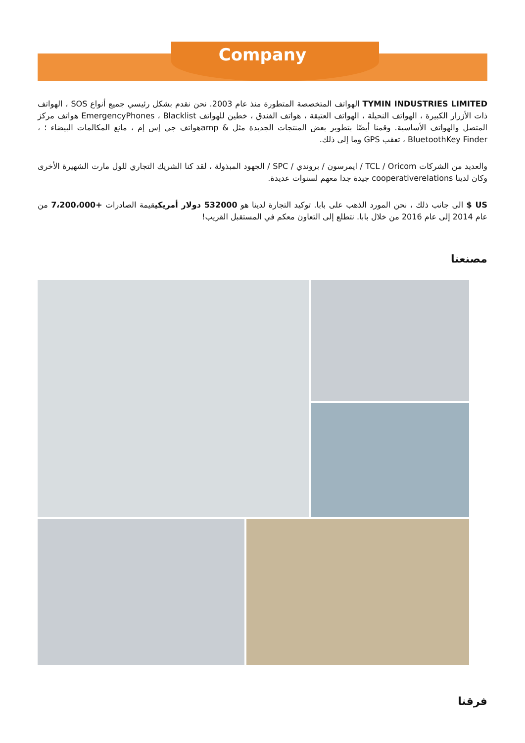Company
TYMIN INDUSTRIES LIMITED الهواتف المتخصصة المتطورة منذ عام 2003. نحن نقدم بشكل رئيسي جميع أنواع SOS ، الهواتف ذات الأزرار الكبيرة ، الهواتف النحيلة ، الهواتف العتيقة ، هواتف الفندق ، خطين للهواتف EmergencyPhones ، Blacklist هواتف مركز المتصل والهواتف الأساسية. وقمنا أيضًا بتطوير بعض المنتجات الجديدة مثل & ampهواتف جي إس إم ، مانع المكالمات البيضاء ؛ ، BluetoothKey Finder ، تعقب GPS وما إلى ذلك.
والعديد من الشركات TCL / Oricom / ايمرسون / بروندي / SPC / الجهود المبذولة ، لقد كنا الشريك التجاري للول مارت الشهيرة الأخرى وكان لدينا cooperativerelations جيدة جدا معهم لسنوات عديدة.
US $ الى جانب ذلك ، نحن المورد الذهب على بابا. توكيد التجارة لدينا هو 532000 دولار أمريكيقيمة الصادرات +7،200،000 من عام 2014 إلى عام 2016 من خلال بابا. نتطلع إلى التعاون معكم في المستقبل القريب!
مصنعنا
فرقنا